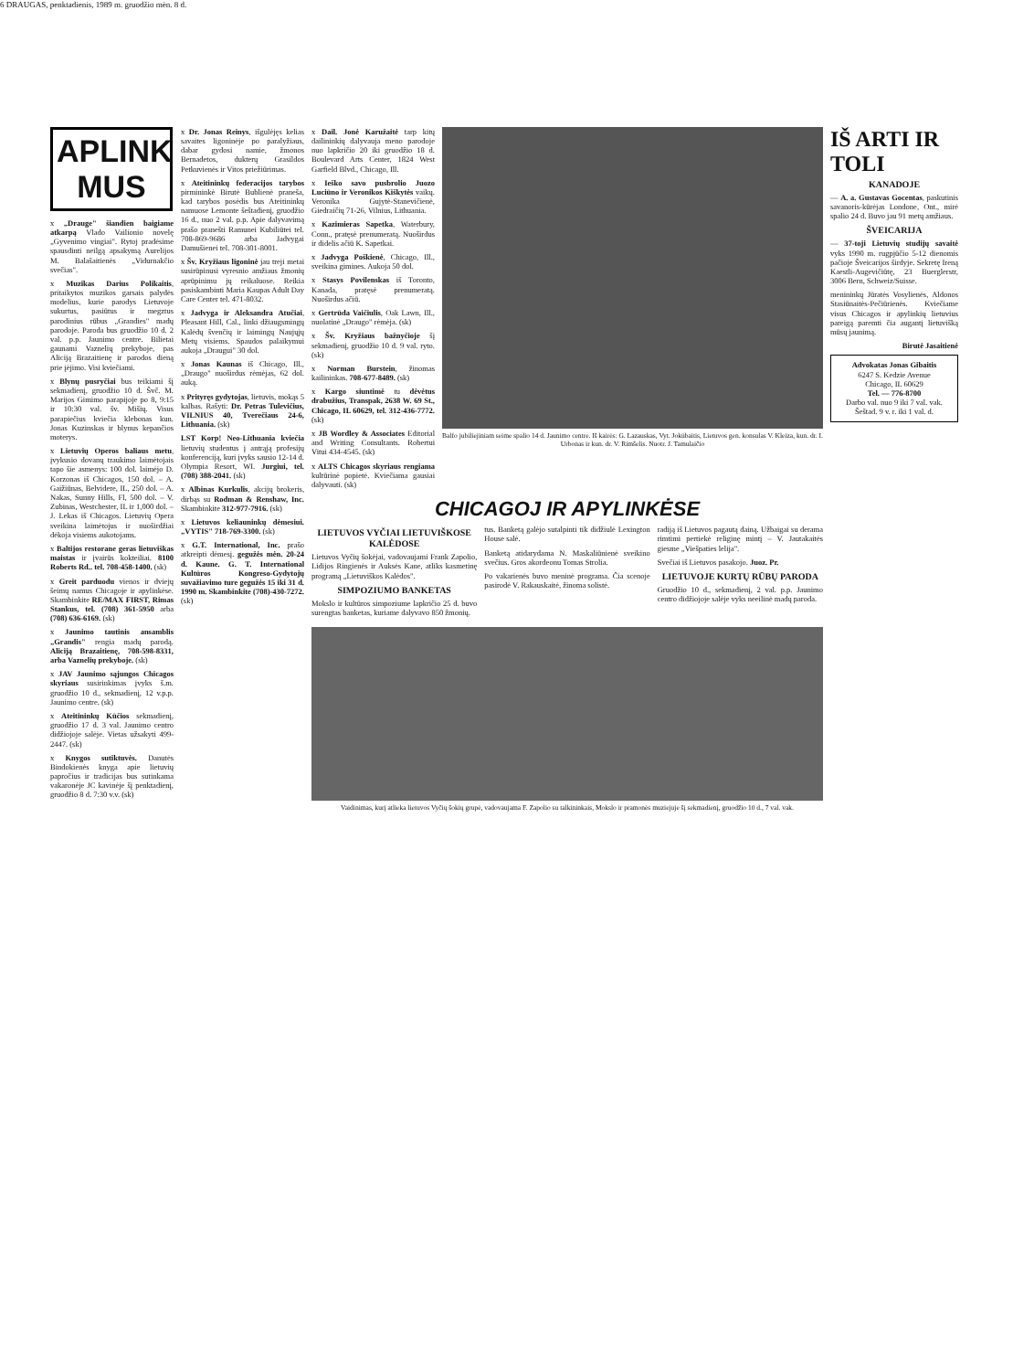6 DRAUGAS, penktadienis, 1989 m. gruodžio mėn. 8 d.
APLINK MUS
x „Drauge" šiandien baigiame atkarpą Vlado Vailionio novelę „Gyvenimo vingiai". Rytoj pradėsime spausdinti neilgą apsakymą Aurelijos M. Balašaitienės „Vidurnakčio svečias".
x Muzikas Darius Polikaitis, pritaikytos muzikos garsais palydės modelius, kurie parodys Lietuvoje sukurtus, pasiūtus ir megztus parodinius rūbus „Grandies" madų parodoje. Paroda bus gruodžio 10 d. 2 val. p.p. Jaunimo centre. Bilietai gaunami Vaznelių prekyboje, pas Aliciją Brazaitienę ir parodos dieną prie įėjimo. Visi kviečiami.
x Blynų pusryčiai bus teikiami šį sekmadienį, gruodžio 10 d. Švč. M. Marijos Gimimo parapijoje po 8, 9:15 ir 10:30 val. šv. Mišių. Visus parapiečius kviečia klebonas kun. Jonas Kuzinskas ir blynus kepančios moterys.
x Lietuvių Operos baliaus metu, įvykusio dovanų traukimo laimėtojais tapo šie asmenys: 100 dol. laimėjo D. Korzonas iš Chicagos, 150 dol. – A. Gaižiūnas, Belvidere, IL, 250 dol. – A. Nakas, Sunny Hills, Fl, 500 dol. – V. Zubinas, Westchester, IL ir 1,000 dol. – J. Lekas iš Chicagos. Lietuvių Opera sveikina laimėtojus ir nuoširdžiai dėkoja visiems aukotojams.
x Baltijos restorane geras lietuviškas maistas ir įvairūs kokteiliai. 8100 Roberts Rd.. tel. 708-458-1400. (sk)
x Greit parduodu vienos ir dviejų šeimų namus Chicagoje ir apylinkėse. Skambinkite RE/MAX FIRST, Rimas Stankus, tel. (708) 361-5950 arba (708) 636-6169. (sk)
x Jaunimo tautinis ansamblis „Grandis" rengia madų parodą. Aliciją Brazaitienę, 708-598-8331, arba Vaznelių prekyboje. (sk)
x JAV Jaunimo sąjungos Chicagos skyriaus susirinkimas įvyks š.m. gruodžio 10 d., sekmadienį, 12 v.p.p. Jaunimo centre. (sk)
x Ateitininkų Kūčios sekmadienį, gruodžio 17 d. 3 val. Jaunimo centro didžiojoje salėje. Vietas užsakyti 499-2447. (sk)
x Knygos sutiktuvės. Danutės Bindokienės knyga apie lietuvių papročius ir tradicijas bus sutinkama vakaronėje JC kavinėje šį penktadienį, gruodžio 8 d. 7:30 v.v. (sk)
x Dr. Jonas Reinys, išgulėjęs kelias savaites ligoninėje po paralyžiaus, dabar gydosi namie, žmonos Bernadetos, dukterų Grasildos Petkuvienės ir Vitos priežiūrimas.
x Ateitininkų federacijos tarybos pirmininkė Birutė Bublienė praneša, kad tarybos posėdis bus Ateitininkų namuose Lemonte šeštadienį, gruodžio 16 d., nuo 2 val. p.p. Apie dalyvavimą prašo pranešti Ramunei Kubiliūtei tel. 708-869-9686 arba Jadvygai Damušienei tel. 708-301-8001.
x Šv. Kryžiaus ligoninė jau treji metai susirūpinusi vyresnio amžiaus žmonių aprūpinimu jų reikaluose. Reikia pasiskambinti Maria Kaupas Adult Day Care Center tel. 471-8032.
x Jadvyga ir Aleksandra Atučiai, Pleasant Hill, Cal., linki džiaugsmingų Kalėdų švenčių ir laimingų Naujųjų Metų visiems. Spaudos palaikymui aukoja „Draugui" 30 dol.
x Jonas Kaunas iš Chicago, Ill., „Draugo" nuoširdus rėmėjas, 62 dol. auką.
x Prityręs gydytojas, lietuvis, mokąs 5 kalbas. Rašyti: Dr. Petras Tulevičius, VILNIUS 40, Tverečiaus 24-6, Lithuania. (sk)
LST Korp! Neo-Lithuania kviečia lietuvių studentus į antrąją profesijų konferenciją, kuri įvyks sausio 12-14 d. Olympia Resort, WI. Jurgiui, tel. (708) 388-2041. (sk)
x Albinas Kurkulis, akcijų brokeris, dirbąs su Rodman & Renshaw, Inc. Skambinkite 312-977-7916. (sk)
x Lietuvos keliauninkų dėmesiui. „VYTIS" 718-769-3300. (sk)
x G.T. International, Inc. prašo atkreipti dėmesį. gegužės mėn. 20-24 d. Kaune. G. T. International Kultūros Kongreso-Gydytojų suvažiavimo ture gegužės 15 iki 31 d. 1990 m. Skambinkite (708)-430-7272. (sk)
x Dail. Jonė Karužaitė tarp kitų dailininkių dalyvauja meno parodoje nuo lapkričio 20 iki gruodžio 18 d. Boulevard Arts Center, 1824 West Garfield Blvd., Chicago, Ill.
x Ieško savo pusbrolio Juozo Luciūno ir Veronikos Kiškytės vaikų. Veronika Gujytė-Stanevičienė, Giedraičių 71-26, Vilnius, Lithuania.
x Kazimieras Sapetka, Waterbury, Conn., pratęsė prenumeratą. Nuoširdus ir didelis ačiū K. Sapetkai.
x Jadvyga Poškienė, Chicago, Ill., sveikina gimines. Aukoja 50 dol.
x Stasys Povilenskas iš Toronto, Kanada, pratęsė prenumeratą. Nuoširdus ačiū.
x Gertrūda Vaičiulis, Oak Lawn, Ill., nuolatinė „Draugo" rėmėja. (sk)
x Šv. Kryžiaus bažnyčioje šį sekmadienį, gruodžio 10 d. 9 val. ryto. (sk)
x Norman Burstein, žinomas kailininkas. 708-677-8489. (sk)
x Kargo siuntimė tu dėvėtus drabužius, Transpak, 2638 W. 69 St., Chicago, IL 60629, tel. 312-436-7772. (sk)
x JB Wordley & Associates Editorial and Writing Consultants. Robertui Vitui 434-4545. (sk)
x ALTS Chicagos skyriaus rengiama kultūrinė popietė. Kviečiama gausiai dalyvauti. (sk)
Balfo jubiliejiniam seime spalio 14 d. Jaunimo centre. Iš kairės: G. Lazauskas, Vyt. Jokūbaitis, Lietuvos gen. konsulas V. Kleiza, kun. dr. I. Urbonas ir kun. dr. V. Rimšelis. Nuotr. J. Tamulaičio
CHICAGOJ IR APYLINKĖSE
LIETUVOS VYČIAI LIETUVIŠKOSE KALĖDOSE
Lietuvos Vyčių šokėjai, vadovaujami Frank Zapolio, Lidijos Ringienės ir Auksės Kane, atliks kasmetinę programą „Lietuviškos Kalėdos".
SIMPOZIUMO BANKETAS
Mokslo ir kultūros simpoziume lapkričio 25 d. buvo surengtas banketas, kuriame dalyvavo 850 žmonių.
tus. Banketą galėjo sutalpinti tik didžiulė Lexington House salė.
Banketą atidarydama N. Maskaliūnienė sveikino svečius. Gros akordeonu Tomas Strolia.
Po vakarienės buvo meninė programa. Čia scenoje pasirodė V. Rakauskaitė, žinoma solistė.
radiją iš Lietuvos pagautą dainą. Užbaigai su derama rimtimi pertiekė religinę mintį – V. Jautakaitės giesme „Viešpaties lelija".
Svečiai iš Lietuvos pasakojo. Juoz. Pr.
LIETUVOJE KURTŲ RŪBŲ PARODA
Gruodžio 10 d., sekmadienį, 2 val. p.p. Jaunimo centro didžiojoje salėje vyks neeilinė madų paroda.
Vaidinimas, kurį atlieka lietuvos Vyčių šokių grupė, vadovaujama F. Zapolio su talkininkais, Mokslo ir pramonės muziejuje šį sekmadienį, gruodžio 10 d., 7 val. vak.
IŠ ARTI IR TOLI
KANADOJE
— A. a. Gustavas Gocentas, paskutinis savanoris-kūrėjas Londone, Ont., mirė spalio 24 d. Buvo jau 91 metų amžiaus.
ŠVEICARIJA
— 37-toji Lietuvių studijų savaitė vyks 1990 m. rugpjūčio 5-12 dienomis pačioje Šveicarijos širdyje. Sekretę Ireną Kaestli-Augevičiūtę, 23 Buerglerstr, 3006 Bern, Schweiz/Suisse.
menininkų Jūratės Vosylienės, Aldonos Stasiūnaitės-Pečiūrienės. Kviečiame visus Chicagos ir apylinkių lietuvius pareigą paremti čia augantį lietuvišką mūsų jaunimą.
Birutė Jasaitienė
Advokatas Jonas Gibaitis
6247 S. Kedzie Avenue
Chicago, IL 60629
Tel. — 776-8700
Darbo val. nuo 9 iki 7 val. vak.
Šeštad. 9 v. r. iki 1 val. d.